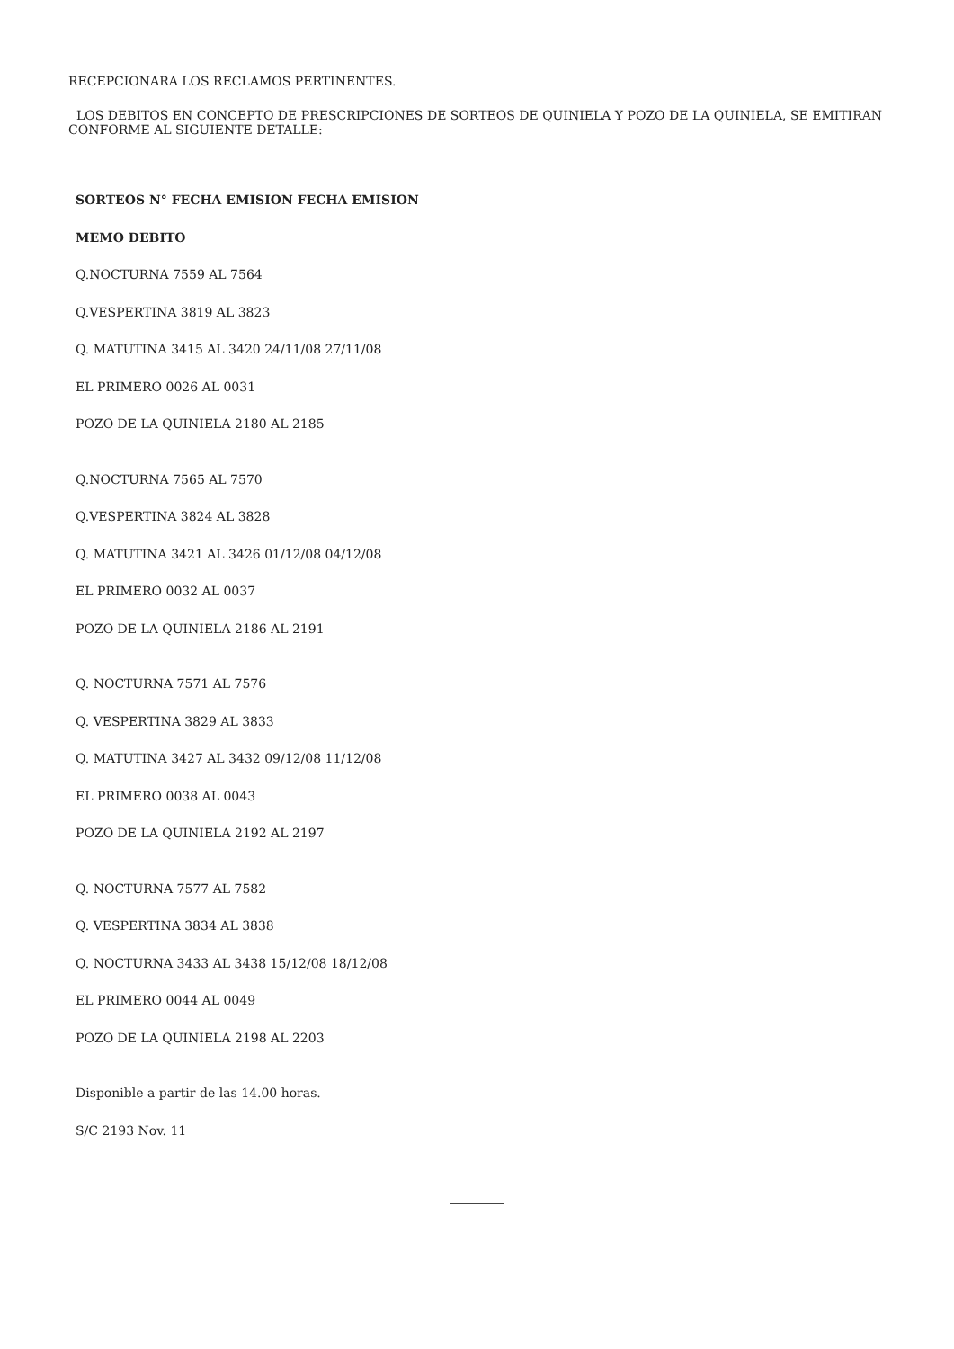RECEPCIONARA LOS RECLAMOS PERTINENTES.
LOS DEBITOS EN CONCEPTO DE PRESCRIPCIONES DE SORTEOS DE QUINIELA Y POZO DE LA QUINIELA, SE EMITIRAN CONFORME AL SIGUIENTE DETALLE:
SORTEOS N° FECHA EMISION FECHA EMISION
MEMO DEBITO
Q.NOCTURNA 7559 AL 7564
Q.VESPERTINA 3819 AL 3823
Q. MATUTINA 3415 AL 3420 24/11/08 27/11/08
EL PRIMERO 0026 AL 0031
POZO DE LA QUINIELA 2180 AL 2185
Q.NOCTURNA 7565 AL 7570
Q.VESPERTINA 3824 AL 3828
Q. MATUTINA 3421 AL 3426 01/12/08 04/12/08
EL PRIMERO 0032 AL 0037
POZO DE LA QUINIELA 2186 AL 2191
Q. NOCTURNA 7571 AL 7576
Q. VESPERTINA 3829 AL 3833
Q. MATUTINA 3427 AL 3432 09/12/08 11/12/08
EL PRIMERO 0038 AL 0043
POZO DE LA QUINIELA 2192 AL 2197
Q. NOCTURNA 7577 AL 7582
Q. VESPERTINA 3834 AL 3838
Q. NOCTURNA 3433 AL 3438 15/12/08 18/12/08
EL PRIMERO 0044 AL 0049
POZO DE LA QUINIELA 2198 AL 2203
Disponible a partir de las 14.00 horas.
S/C 2193 Nov. 11